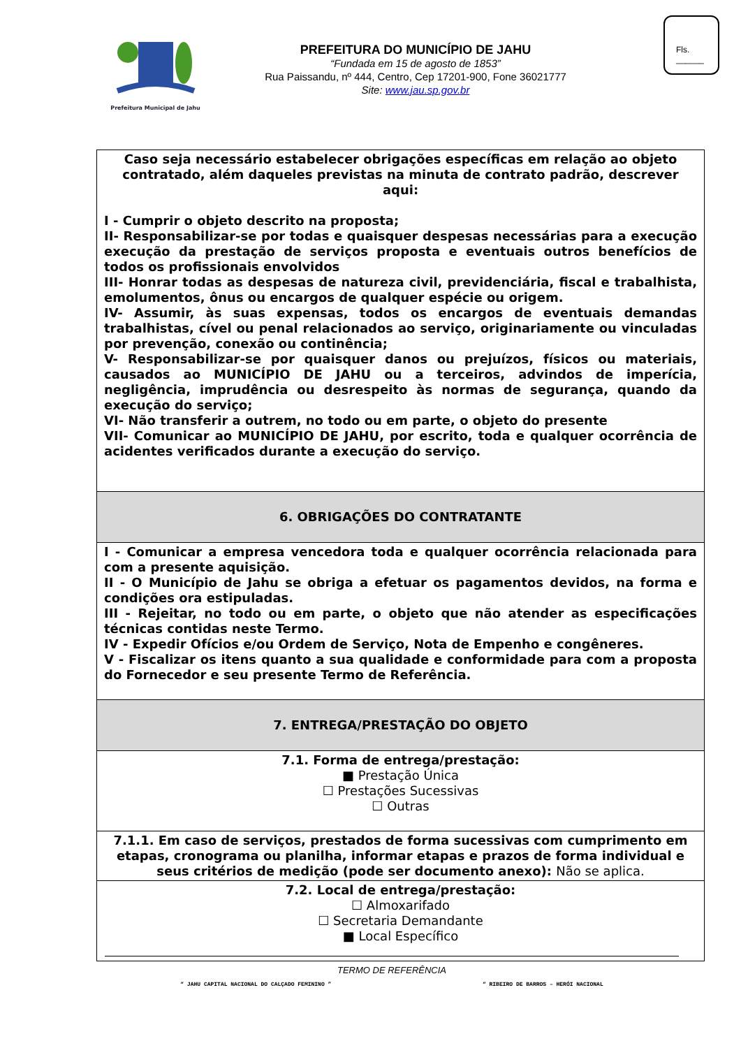Prefeitura Municipal de Jahu
PREFEITURA DO MUNICÍPIO DE JAHU
“Fundada em 15 de agosto de 1853”
Rua Paissandu, nº 444, Centro, Cep 17201-900, Fone 36021777
Site: www.jau.sp.gov.br
Fls.
______
| Caso seja necessário estabelecer obrigações específicas em relação ao objeto contratado, além daqueles previstas na minuta de contrato padrão, descrever aqui: I - Cumprir o objeto descrito na proposta; II- Responsabilizar-se por todas e quaisquer despesas necessárias para a execução execução da prestação de serviços proposta e eventuais outros benefícios de todos os profissionais envolvidos III- Honrar todas as despesas de natureza civil, previdenciária, fiscal e trabalhista, emolumentos, ônus ou encargos de qualquer espécie ou origem. IV- Assumir, às suas expensas, todos os encargos de eventuais demandas trabalhistas, cível ou penal relacionados ao serviço, originariamente ou vinculadas por prevenção, conexão ou continência; V- Responsabilizar-se por quaisquer danos ou prejuízos, físicos ou materiais, causados ao MUNICÍPIO DE JAHU ou a terceiros, advindos de imperícia, negligência, imprudência ou desrespeito às normas de segurança, quando da execução do serviço; VI- Não transferir a outrem, no todo ou em parte, o objeto do presente VII- Comunicar ao MUNICÍPIO DE JAHU, por escrito, toda e qualquer ocorrência de acidentes verificados durante a execução do serviço. |
| 6. OBRIGAÇÕES DO CONTRATANTE |
| I - Comunicar a empresa vencedora toda e qualquer ocorrência relacionada para com a presente aquisição. II - O Município de Jahu se obriga a efetuar os pagamentos devidos, na forma e condições ora estipuladas. III - Rejeitar, no todo ou em parte, o objeto que não atender as especificações técnicas contidas neste Termo. IV - Expedir Ofícios e/ou Ordem de Serviço, Nota de Empenho e congêneres. V - Fiscalizar os itens quanto a sua qualidade e conformidade para com a proposta do Fornecedor e seu presente Termo de Referência. |
| 7. ENTREGA/PRESTAÇÃO DO OBJETO |
| 7.1. Forma de entrega/prestação: ■ Prestação Única ☐ Prestações Sucessivas ☐ Outras |
| 7.1.1. Em caso de serviços, prestados de forma sucessivas com cumprimento em etapas, cronograma ou planilha, informar etapas e prazos de forma individual e seus critérios de medição (pode ser documento anexo): Não se aplica. |
| 7.2. Local de entrega/prestação: ☐ Almoxarifado ☐ Secretaria Demandante ■ Local Específico |
TERMO DE REFERÊNCIA
“ JAHU CAPITAL NACIONAL DO CALÇADO FEMININO ” “ RIBEIRO DE BARROS – HERÓI NACIONAL